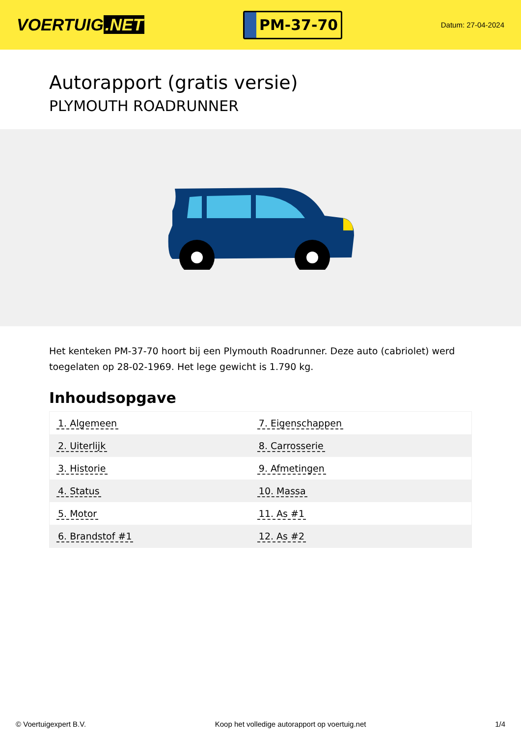VOERTUIG.NET
PM-37-70
Datum: 27-04-2024
Autorapport (gratis versie)
PLYMOUTH ROADRUNNER
Het kenteken PM-37-70 hoort bij een Plymouth Roadrunner. Deze auto (cabriolet) werd toegelaten op 28-02-1969. Het lege gewicht is 1.790 kg.
Inhoudsopgave
| 1. Algemeen | 7. Eigenschappen |
| 2. Uiterlijk | 8. Carrosserie |
| 3. Historie | 9. Afmetingen |
| 4. Status | 10. Massa |
| 5. Motor | 11. As #1 |
| 6. Brandstof #1 | 12. As #2 |
© Voertuigexpert B.V. Koop het volledige autorapport op voertuig.net 1/4